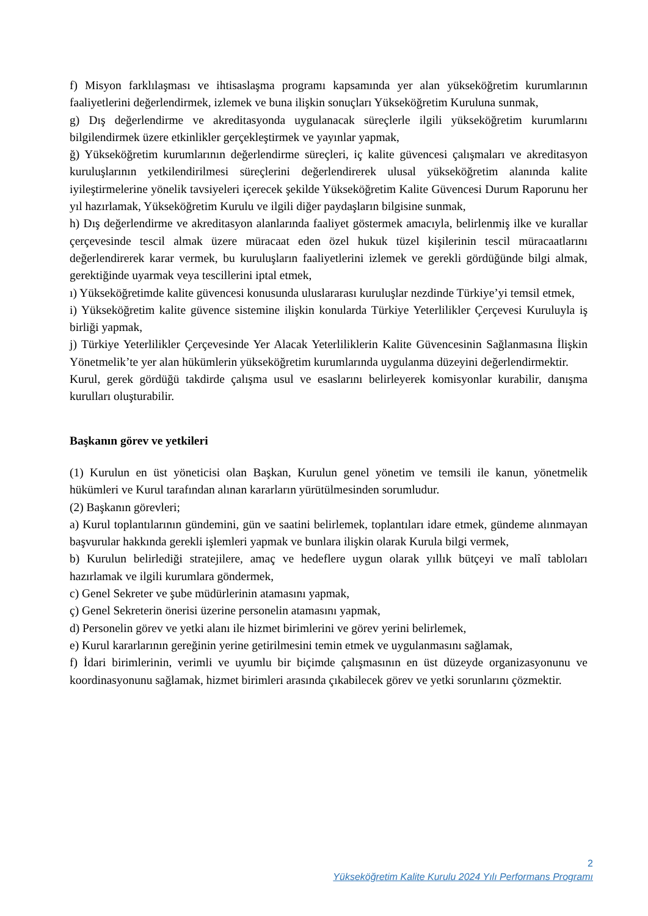f) Misyon farklılaşması ve ihtisaslaşma programı kapsamında yer alan yükseköğretim kurumlarının faaliyetlerini değerlendirmek, izlemek ve buna ilişkin sonuçları Yükseköğretim Kuruluna sunmak,
g) Dış değerlendirme ve akreditasyonda uygulanacak süreçlerle ilgili yükseköğretim kurumlarını bilgilendirmek üzere etkinlikler gerçekleştirmek ve yayınlar yapmak,
ğ) Yükseköğretim kurumlarının değerlendirme süreçleri, iç kalite güvencesi çalışmaları ve akreditasyon kuruluşlarının yetkilendirilmesi süreçlerini değerlendirerek ulusal yükseköğretim alanında kalite iyileştirmelerine yönelik tavsiyeleri içerecek şekilde Yükseköğretim Kalite Güvencesi Durum Raporunu her yıl hazırlamak, Yükseköğretim Kurulu ve ilgili diğer paydaşların bilgisine sunmak,
h) Dış değerlendirme ve akreditasyon alanlarında faaliyet göstermek amacıyla, belirlenmiş ilke ve kurallar çerçevesinde tescil almak üzere müracaat eden özel hukuk tüzel kişilerinin tescil müracaatlarını değerlendirerek karar vermek, bu kuruluşların faaliyetlerini izlemek ve gerekli gördüğünde bilgi almak, gerektiğinde uyarmak veya tescillerini iptal etmek,
ı) Yükseköğretimde kalite güvencesi konusunda uluslararası kuruluşlar nezdinde Türkiye’yi temsil etmek,
i) Yükseköğretim kalite güvence sistemine ilişkin konularda Türkiye Yeterlilikler Çerçevesi Kuruluyla iş birliği yapmak,
j) Türkiye Yeterlilikler Çerçevesinde Yer Alacak Yeterliliklerin Kalite Güvencesinin Sağlanmasına İlişkin Yönetmelik’te yer alan hükümlerin yükseköğretim kurumlarında uygulanma düzeyini değerlendirmektir.
Kurul, gerek gördüğü takdirde çalışma usul ve esaslarını belirleyerek komisyonlar kurabilir, danışma kurulları oluşturabilir.
Başkanın görev ve yetkileri
(1) Kurulun en üst yöneticisi olan Başkan, Kurulun genel yönetim ve temsili ile kanun, yönetmelik hükümleri ve Kurul tarafından alınan kararların yürütülmesinden sorumludur.
(2) Başkanın görevleri;
a) Kurul toplantılarının gündemini, gün ve saatini belirlemek, toplantıları idare etmek, gündeme alınmayan başvurular hakkında gerekli işlemleri yapmak ve bunlara ilişkin olarak Kurula bilgi vermek,
b) Kurulun belirlediği stratejilere, amaç ve hedeflere uygun olarak yıllık bütçeyi ve malî tabloları hazırlamak ve ilgili kurumlara göndermek,
c) Genel Sekreter ve şube müdürlerinin atamasını yapmak,
ç) Genel Sekreterin önerisi üzerine personelin atamasını yapmak,
d) Personelin görev ve yetki alanı ile hizmet birimlerini ve görev yerini belirlemek,
e) Kurul kararlarının gereğinin yerine getirilmesini temin etmek ve uygulanmasını sağlamak,
f) İdari birimlerinin, verimli ve uyumlu bir biçimde çalışmasının en üst düzeyde organizasyonunu ve koordinasyonunu sağlamak, hizmet birimleri arasında çıkabilecek görev ve yetki sorunlarını çözmektir.
2
Yükseköğretim Kalite Kurulu 2024 Yılı Performans Programı